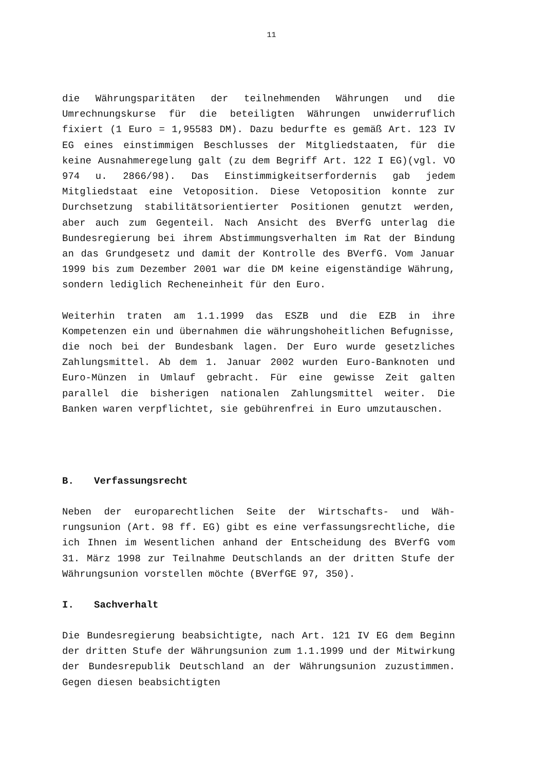11
die Währungsparitäten der teilnehmenden Währungen und die Umrechnungskurse für die beteiligten Währungen unwiderruflich fixiert (1 Euro = 1,95583 DM). Dazu bedurfte es gemäß Art. 123 IV EG eines einstimmigen Beschlusses der Mitgliedstaaten, für die keine Ausnahmeregelung galt (zu dem Begriff Art. 122 I EG)(vgl. VO 974 u. 2866/98). Das Einstimmigkeitserfordernis gab jedem Mitgliedstaat eine Vetoposition. Diese Vetoposition konnte zur Durchsetzung stabilitätsorientierter Positionen genutzt werden, aber auch zum Gegenteil. Nach Ansicht des BVerfG unterlag die Bundesregierung bei ihrem Abstimmungsverhalten im Rat der Bindung an das Grundgesetz und damit der Kontrolle des BVerfG. Vom Januar 1999 bis zum Dezember 2001 war die DM keine eigenständige Währung, sondern lediglich Recheneinheit für den Euro.
Weiterhin traten am 1.1.1999 das ESZB und die EZB in ihre Kompetenzen ein und übernahmen die währungshoheitlichen Befugnisse, die noch bei der Bundesbank lagen. Der Euro wurde gesetzliches Zahlungsmittel. Ab dem 1. Januar 2002 wurden Euro-Banknoten und Euro-Münzen in Umlauf gebracht. Für eine gewisse Zeit galten parallel die bisherigen nationalen Zahlungsmittel weiter. Die Banken waren verpflichtet, sie gebührenfrei in Euro umzutauschen.
B. Verfassungsrecht
Neben der europarechtlichen Seite der Wirtschafts- und Wäh-rungsunion (Art. 98 ff. EG) gibt es eine verfassungsrechtliche, die ich Ihnen im Wesentlichen anhand der Entscheidung des BVerfG vom 31. März 1998 zur Teilnahme Deutschlands an der dritten Stufe der Währungsunion vorstellen möchte (BVerfGE 97, 350).
I. Sachverhalt
Die Bundesregierung beabsichtigte, nach Art. 121 IV EG dem Beginn der dritten Stufe der Währungsunion zum 1.1.1999 und der Mitwirkung der Bundesrepublik Deutschland an der Währungsunion zuzustimmen. Gegen diesen beabsichtigten